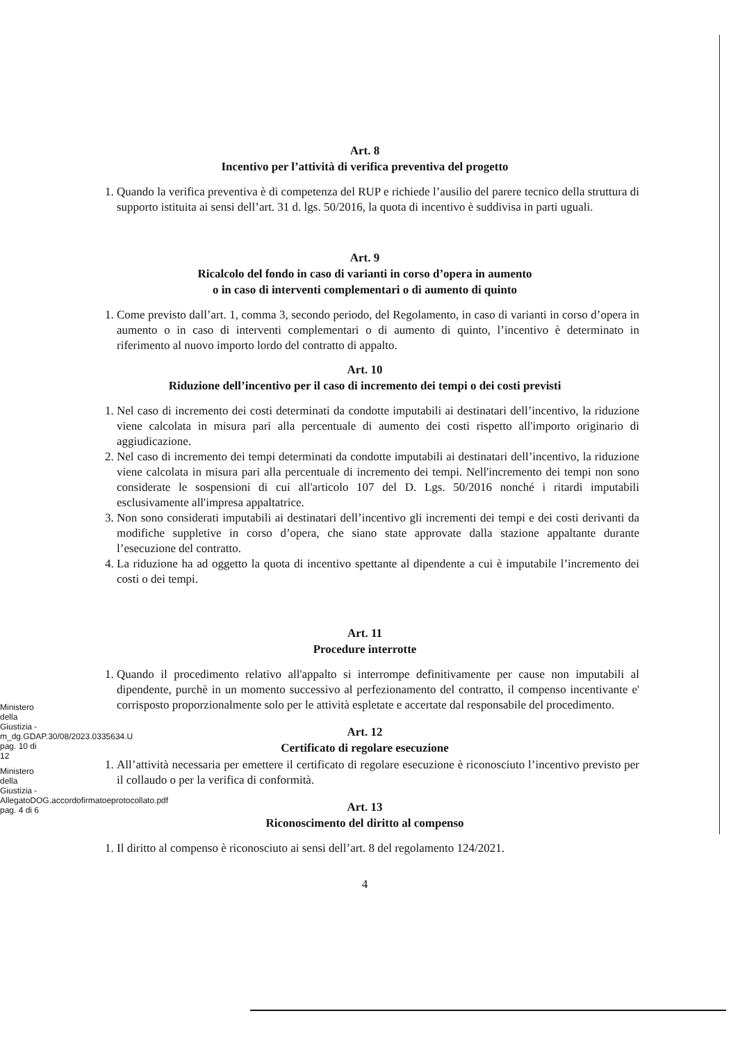Art. 8
Incentivo per l’attività di verifica preventiva del progetto
1. Quando la verifica preventiva è di competenza del RUP e richiede l’ausilio del parere tecnico della struttura di supporto istituita ai sensi dell’art. 31 d. lgs. 50/2016, la quota di incentivo è suddivisa in parti uguali.
Art. 9
Ricalcolo del fondo in caso di varianti in corso d’opera in aumento
o in caso di interventi complementari o di aumento di quinto
1. Come previsto dall’art. 1, comma 3, secondo periodo, del Regolamento, in caso di varianti in corso d’opera in aumento o in caso di interventi complementari o di aumento di quinto, l’incentivo è determinato in riferimento al nuovo importo lordo del contratto di appalto.
Art. 10
Riduzione dell’incentivo per il caso di incremento dei tempi o dei costi previsti
1. Nel caso di incremento dei costi determinati da condotte imputabili ai destinatari dell’incentivo, la riduzione viene calcolata in misura pari alla percentuale di aumento dei costi rispetto all'importo originario di aggiudicazione.
2. Nel caso di incremento dei tempi determinati da condotte imputabili ai destinatari dell’incentivo, la riduzione viene calcolata in misura pari alla percentuale di incremento dei tempi. Nell'incremento dei tempi non sono considerate le sospensioni di cui all'articolo 107 del D. Lgs. 50/2016 nonché i ritardi imputabili esclusivamente all'impresa appaltatrice.
3. Non sono considerati imputabili ai destinatari dell’incentivo gli incrementi dei tempi e dei costi derivanti da modifiche suppletive in corso d’opera, che siano state approvate dalla stazione appaltante durante l’esecuzione del contratto.
4. La riduzione ha ad oggetto la quota di incentivo spettante al dipendente a cui è imputabile l’incremento dei costi o dei tempi.
Art. 11
Procedure interrotte
1. Quando il procedimento relativo all'appalto si interrompe definitivamente per cause non imputabili al dipendente, purchè in un momento successivo al perfezionamento del contratto, il compenso incentivante e' corrisposto proporzionalmente solo per le attività espletate e accertate dal responsabile del procedimento.
Art. 12
Certificato di regolare esecuzione
1. All’attività necessaria per emettere il certificato di regolare esecuzione è riconosciuto l’incentivo previsto per il collaudo o per la verifica di conformità.
Art. 13
Riconoscimento del diritto al compenso
1. Il diritto al compenso è riconosciuto ai sensi dell’art. 8 del regolamento 124/2021.
4
Ministero della Giustizia - m_dg.GDAP.30/08/2023.0335634.U pag. 10 di 12
Ministero della Giustizia - AllegatoDOG.accordofirmatoeprotocollato.pdf pag. 4 di 6